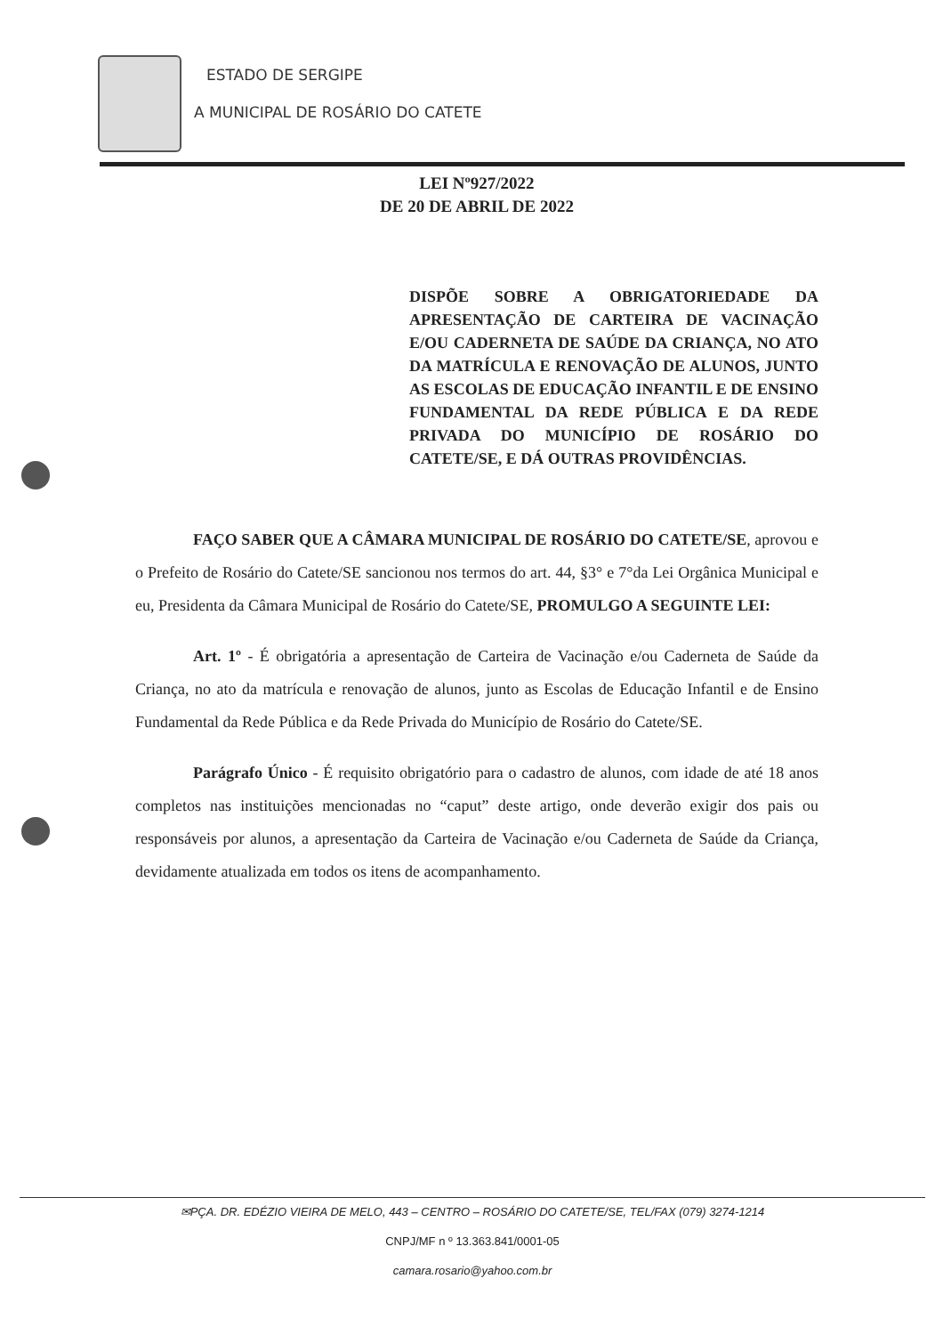ESTADO DE SERGIPE
A MUNICIPAL DE ROSÁRIO DO CATETE
LEI Nº927/2022
DE 20 DE ABRIL DE 2022
DISPÕE SOBRE A OBRIGATORIEDADE DA APRESENTAÇÃO DE CARTEIRA DE VACINAÇÃO E/OU CADERNETA DE SAÚDE DA CRIANÇA, NO ATO DA MATRÍCULA E RENOVAÇÃO DE ALUNOS, JUNTO AS ESCOLAS DE EDUCAÇÃO INFANTIL E DE ENSINO FUNDAMENTAL DA REDE PÚBLICA E DA REDE PRIVADA DO MUNICÍPIO DE ROSÁRIO DO CATETE/SE, E DÁ OUTRAS PROVIDÊNCIAS.
FAÇO SABER QUE A CÂMARA MUNICIPAL DE ROSÁRIO DO CATETE/SE, aprovou e o Prefeito de Rosário do Catete/SE sancionou nos termos do art. 44, §3° e 7°da Lei Orgânica Municipal e eu, Presidenta da Câmara Municipal de Rosário do Catete/SE, PROMULGO A SEGUINTE LEI:
Art. 1º - É obrigatória a apresentação de Carteira de Vacinação e/ou Caderneta de Saúde da Criança, no ato da matrícula e renovação de alunos, junto as Escolas de Educação Infantil e de Ensino Fundamental da Rede Pública e da Rede Privada do Município de Rosário do Catete/SE.
Parágrafo Único - É requisito obrigatório para o cadastro de alunos, com idade de até 18 anos completos nas instituições mencionadas no “caput” deste artigo, onde deverão exigir dos pais ou responsáveis por alunos, a apresentação da Carteira de Vacinação e/ou Caderneta de Saúde da Criança, devidamente atualizada em todos os itens de acompanhamento.
✉PÇA. DR. EDÉZIO VIEIRA DE MELO, 443 – CENTRO – ROSÁRIO DO CATETE/SE, TEL/FAX (079) 3274-1214
CNPJ/MF n º 13.363.841/0001-05
camara.rosario@yahoo.com.br